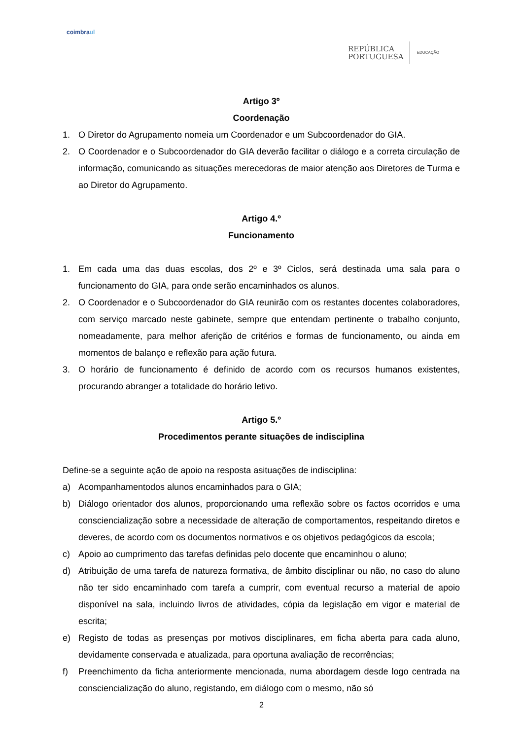coimbraul
REPÚBLICA
PORTUGUESA
EDUCAÇÃO
Artigo 3º
Coordenação
1. O Diretor do Agrupamento nomeia um Coordenador e um Subcoordenador do GIA.
2. O Coordenador e o Subcoordenador do GIA deverão facilitar o diálogo e a correta circulação de informação, comunicando as situações merecedoras de maior atenção aos Diretores de Turma e ao Diretor do Agrupamento.
Artigo 4.º
Funcionamento
1. Em cada uma das duas escolas, dos 2º e 3º Ciclos, será destinada uma sala para o funcionamento do GIA, para onde serão encaminhados os alunos.
2. O Coordenador e o Subcoordenador do GIA reunirão com os restantes docentes colaboradores, com serviço marcado neste gabinete, sempre que entendam pertinente o trabalho conjunto, nomeadamente, para melhor aferição de critérios e formas de funcionamento, ou ainda em momentos de balanço e reflexão para ação futura.
3. O horário de funcionamento é definido de acordo com os recursos humanos existentes, procurando abranger a totalidade do horário letivo.
Artigo 5.º
Procedimentos perante situações de indisciplina
Define-se a seguinte ação de apoio na resposta asituações de indisciplina:
a) Acompanhamentodos alunos encaminhados para o GIA;
b) Diálogo orientador dos alunos, proporcionando uma reflexão sobre os factos ocorridos e uma consciencialização sobre a necessidade de alteração de comportamentos, respeitando diretos e deveres, de acordo com os documentos normativos e os objetivos pedagógicos da escola;
c) Apoio ao cumprimento das tarefas definidas pelo docente que encaminhou o aluno;
d) Atribuição de uma tarefa de natureza formativa, de âmbito disciplinar ou não, no caso do aluno não ter sido encaminhado com tarefa a cumprir, com eventual recurso a material de apoio disponível na sala, incluindo livros de atividades, cópia da legislação em vigor e material de escrita;
e) Registo de todas as presenças por motivos disciplinares, em ficha aberta para cada aluno, devidamente conservada e atualizada, para oportuna avaliação de recorrências;
f) Preenchimento da ficha anteriormente mencionada, numa abordagem desde logo centrada na consciencialização do aluno, registando, em diálogo com o mesmo, não só
2